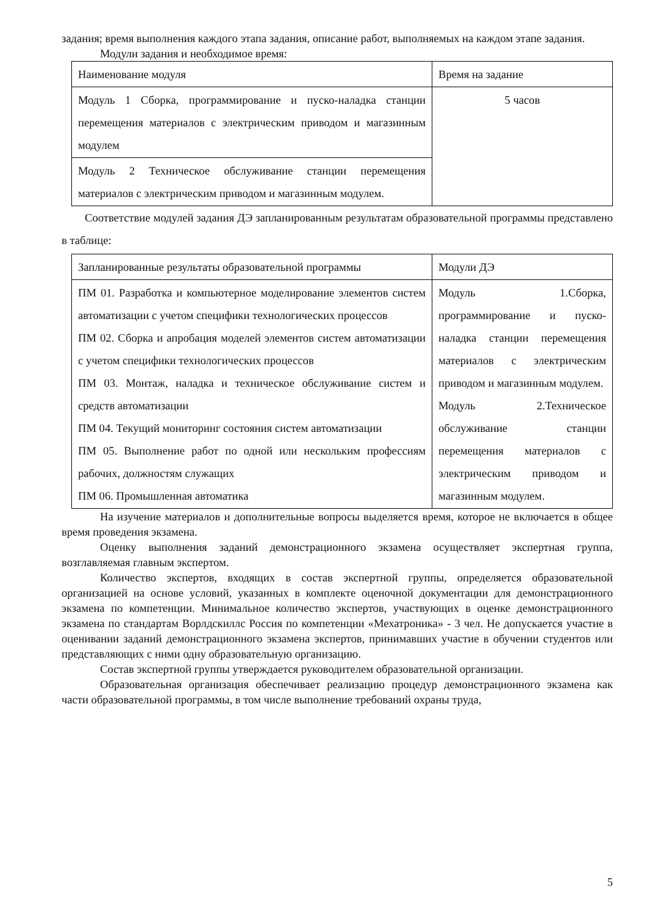задания; время выполнения каждого этапа задания, описание работ, выполняемых на каждом этапе задания.
Модули задания и необходимое время:
| Наименование модуля | Время на задание |
| Модуль 1 Сборка, программирование и пуско-наладка станции перемещения материалов с электрическим приводом и магазинным модулем | 5 часов |
| Модуль 2 Техническое обслуживание станции перемещения материалов с электрическим приводом и магазинным модулем. | |
Соответствие модулей задания ДЭ запланированным результатам образовательной программы представлено в таблице:
| Запланированные результаты образовательной программы | Модули ДЭ |
| ПМ 01. Разработка и компьютерное моделирование элементов систем автоматизации с учетом специфики технологических процессов ПМ 02. Сборка и апробация моделей элементов систем автоматизации с учетом специфики технологических процессов ПМ 03. Монтаж, наладка и техническое обслуживание систем и средств автоматизации ПМ 04. Текущий мониторинг состояния систем автоматизации ПМ 05. Выполнение работ по одной или нескольким профессиям рабочих, должностям служащих ПМ 06. Промышленная автоматика | Модуль 1.Сборка, программирование и пуско-наладка станции перемещения материалов с электрическим приводом и магазинным модулем. Модуль 2.Техническое обслуживание станции перемещения материалов с электрическим приводом и магазинным модулем. |
На изучение материалов и дополнительные вопросы выделяется время, которое не включается в общее время проведения экзамена.
Оценку выполнения заданий демонстрационного экзамена осуществляет экспертная группа, возглавляемая главным экспертом.
Количество экспертов, входящих в состав экспертной группы, определяется образовательной организацией на основе условий, указанных в комплекте оценочной документации для демонстрационного экзамена по компетенции. Минимальное количество экспертов, участвующих в оценке демонстрационного экзамена по стандартам Ворлдскиллс Россия по компетенции «Мехатроника» - 3 чел. Не допускается участие в оценивании заданий демонстрационного экзамена экспертов, принимавших участие в обучении студентов или представляющих с ними одну образовательную организацию.
Состав экспертной группы утверждается руководителем образовательной организации.
Образовательная организация обеспечивает реализацию процедур демонстрационного экзамена как части образовательной программы, в том числе выполнение требований охраны труда,
5